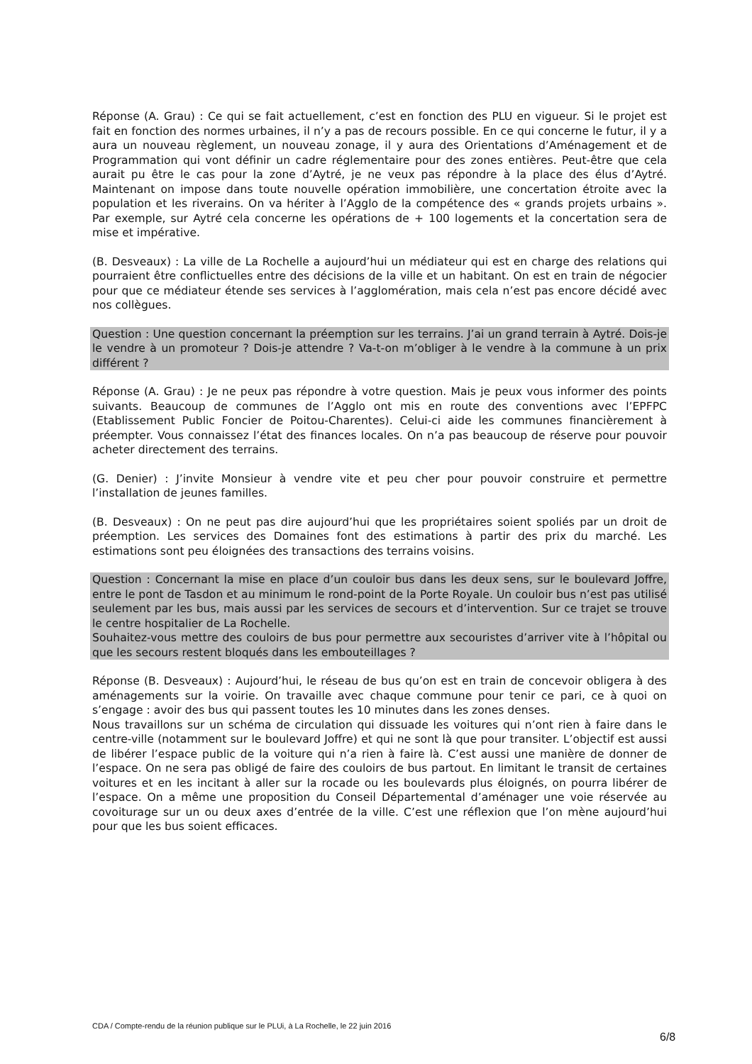Réponse (A. Grau) : Ce qui se fait actuellement, c’est en fonction des PLU en vigueur. Si le projet est fait en fonction des normes urbaines, il n’y a pas de recours possible. En ce qui concerne le futur, il y a aura un nouveau règlement, un nouveau zonage, il y aura des Orientations d’Aménagement et de Programmation qui vont définir un cadre réglementaire pour des zones entières. Peut-être que cela aurait pu être le cas pour la zone d’Aytré, je ne veux pas répondre à la place des élus d’Aytré. Maintenant on impose dans toute nouvelle opération immobilière, une concertation étroite avec la population et les riverains. On va hériter à l’Agglo de la compétence des « grands projets urbains ». Par exemple, sur Aytré cela concerne les opérations de + 100 logements et la concertation sera de mise et impérative.
(B. Desveaux) : La ville de La Rochelle a aujourd’hui un médiateur qui est en charge des relations qui pourraient être conflictuelles entre des décisions de la ville et un habitant. On est en train de négocier pour que ce médiateur étende ses services à l’agglomération, mais cela n’est pas encore décidé avec nos collègues.
Question : Une question concernant la préemption sur les terrains. J’ai un grand terrain à Aytré. Dois-je le vendre à un promoteur ? Dois-je attendre ? Va-t-on m’obliger à le vendre à la commune à un prix différent ?
Réponse (A. Grau) : Je ne peux pas répondre à votre question. Mais je peux vous informer des points suivants. Beaucoup de communes de l’Agglo ont mis en route des conventions avec l’EPFPC (Etablissement Public Foncier de Poitou-Charentes). Celui-ci aide les communes financièrement à préempter. Vous connaissez l’état des finances locales. On n’a pas beaucoup de réserve pour pouvoir acheter directement des terrains.
(G. Denier) : J’invite Monsieur à vendre vite et peu cher pour pouvoir construire et permettre l’installation de jeunes familles.
(B. Desveaux) : On ne peut pas dire aujourd’hui que les propriétaires soient spoliés par un droit de préemption. Les services des Domaines font des estimations à partir des prix du marché. Les estimations sont peu éloignées des transactions des terrains voisins.
Question : Concernant la mise en place d’un couloir bus dans les deux sens, sur le boulevard Joffre, entre le pont de Tasdon et au minimum le rond-point de la Porte Royale. Un couloir bus n’est pas utilisé seulement par les bus, mais aussi par les services de secours et d’intervention. Sur ce trajet se trouve le centre hospitalier de La Rochelle.
Souhaitez-vous mettre des couloirs de bus pour permettre aux secouristes d’arriver vite à l’hôpital ou que les secours restent bloqués dans les embouteillages ?
Réponse (B. Desveaux) : Aujourd’hui, le réseau de bus qu’on est en train de concevoir obligera à des aménagements sur la voirie. On travaille avec chaque commune pour tenir ce pari, ce à quoi on s’engage : avoir des bus qui passent toutes les 10 minutes dans les zones denses.
Nous travaillons sur un schéma de circulation qui dissuade les voitures qui n’ont rien à faire dans le centre-ville (notamment sur le boulevard Joffre) et qui ne sont là que pour transiter. L’objectif est aussi de libérer l’espace public de la voiture qui n’a rien à faire là. C’est aussi une manière de donner de l’espace. On ne sera pas obligé de faire des couloirs de bus partout. En limitant le transit de certaines voitures et en les incitant à aller sur la rocade ou les boulevards plus éloignés, on pourra libérer de l’espace. On a même une proposition du Conseil Départemental d’aménager une voie réservée au covoiturage sur un ou deux axes d’entrée de la ville. C’est une réflexion que l’on mène aujourd’hui pour que les bus soient efficaces.
CDA / Compte-rendu de la réunion publique sur le PLUi, à La Rochelle, le 22 juin 2016
6/8